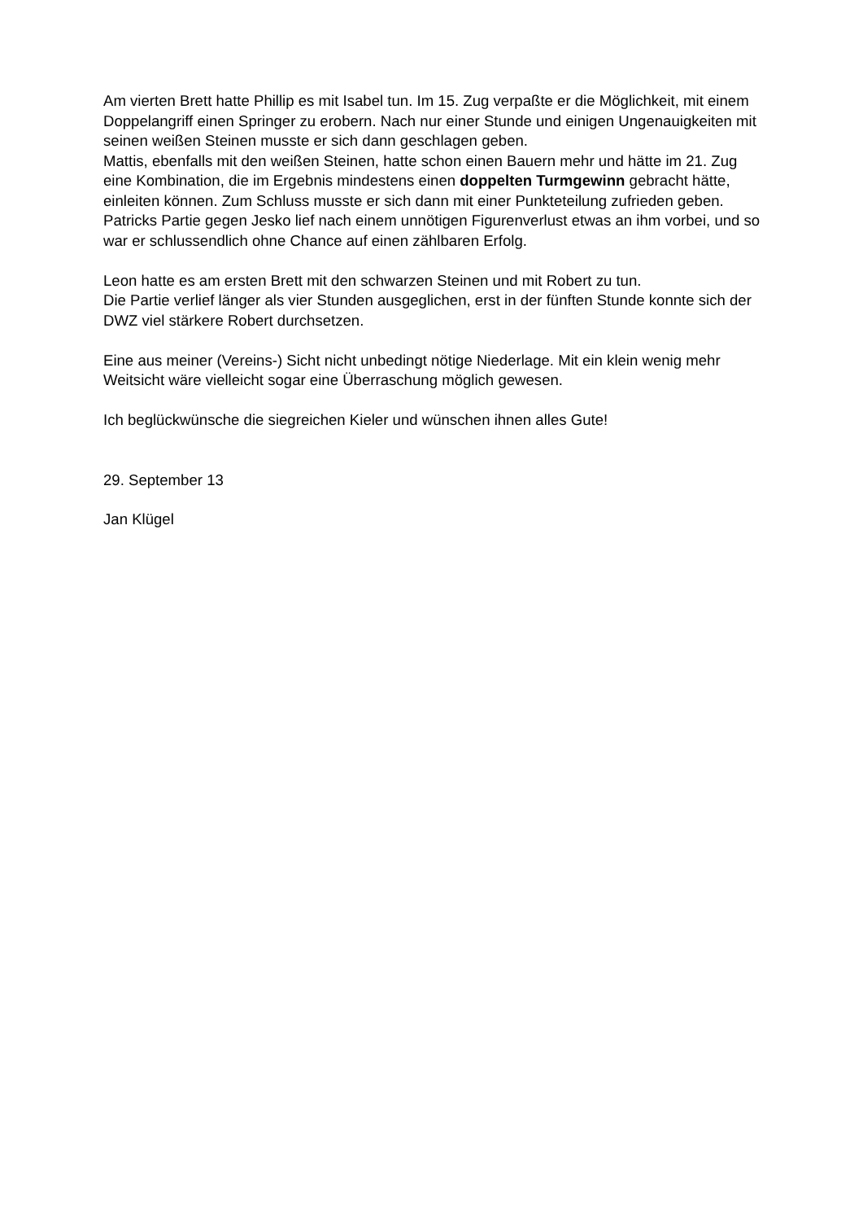Am vierten Brett hatte Phillip es mit Isabel tun. Im 15. Zug verpaßte er die Möglichkeit, mit einem Doppelangriff einen Springer zu erobern. Nach nur einer Stunde und einigen Ungenauigkeiten mit seinen weißen Steinen musste er sich dann geschlagen geben.
Mattis, ebenfalls mit den weißen Steinen, hatte schon einen Bauern mehr und hätte im 21. Zug eine Kombination, die im Ergebnis mindestens einen doppelten Turmgewinn gebracht hätte, einleiten können. Zum Schluss musste er sich dann mit einer Punkteteilung zufrieden geben.
Patricks Partie gegen Jesko lief nach einem unnötigen Figurenverlust etwas an ihm vorbei, und so war er schlussendlich ohne Chance auf einen zählbaren Erfolg.
Leon hatte es am ersten Brett mit den schwarzen Steinen und mit Robert zu tun.
Die Partie verlief länger als vier Stunden ausgeglichen, erst in der fünften Stunde konnte sich der DWZ viel stärkere Robert durchsetzen.
Eine aus meiner (Vereins-) Sicht nicht unbedingt nötige Niederlage. Mit ein klein wenig mehr Weitsicht wäre vielleicht sogar eine Überraschung möglich gewesen.
Ich beglückwünsche die siegreichen Kieler und wünschen ihnen alles Gute!
29. September 13
Jan Klügel